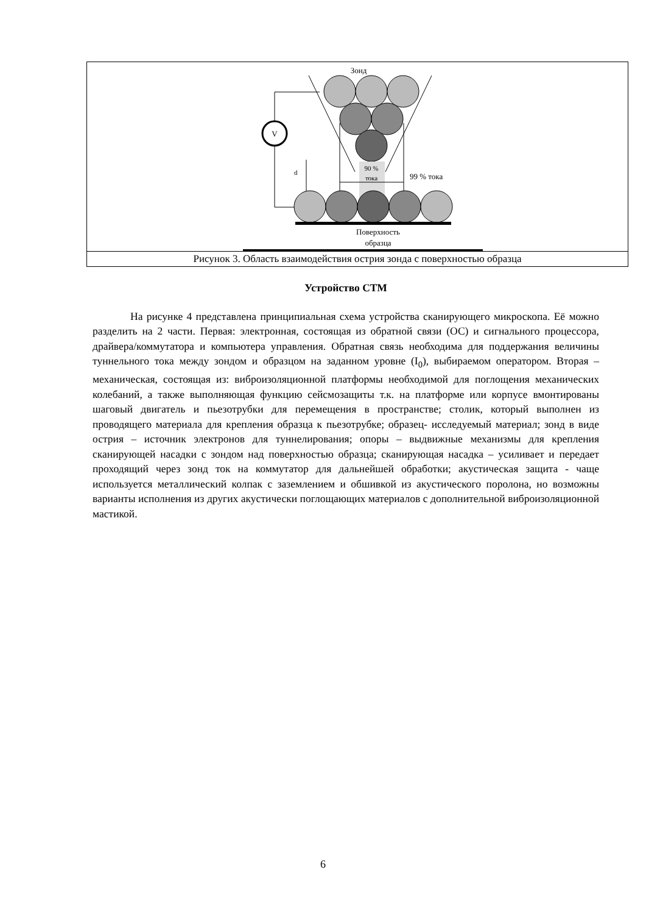Зонд
V
90 %
тока
99 % тока
d
Поверхность
образца
Рисунок 3. Область взаимодействия острия зонда с поверхностью образца
Устройство СТМ
На рисунке 4 представлена принципиальная схема устройства сканирующего микроскопа. Её можно разделить на 2 части. Первая: электронная, состоящая из обратной связи (ОС) и сигнального процессора, драйвера/коммутатора и компьютера управления. Обратная связь необходима для поддержания величины туннельного тока между зондом и образцом на заданном уровне (I<sub>0</sub>), выбираемом оператором. Вторая – механическая, состоящая из: виброизоляционной платформы необходимой для поглощения механических колебаний, а также выполняющая функцию сейсмозащиты т.к. на платформе или корпусе вмонтированы шаговый двигатель и пьезотрубки для перемещения в пространстве; столик, который выполнен из проводящего материала для крепления образца к пьезотрубке; образец- исследуемый материал; зонд в виде острия – источник электронов для туннелирования; опоры – выдвижные механизмы для крепления сканирующей насадки с зондом над поверхностью образца; сканирующая насадка – усиливает и передает проходящий через зонд ток на коммутатор для дальнейшей обработки; акустическая защита - чаще используется металлический колпак с заземлением и обшивкой из акустического поролона, но возможны варианты исполнения из других акустически поглощающих материалов с дополнительной виброизоляционной мастикой.
6